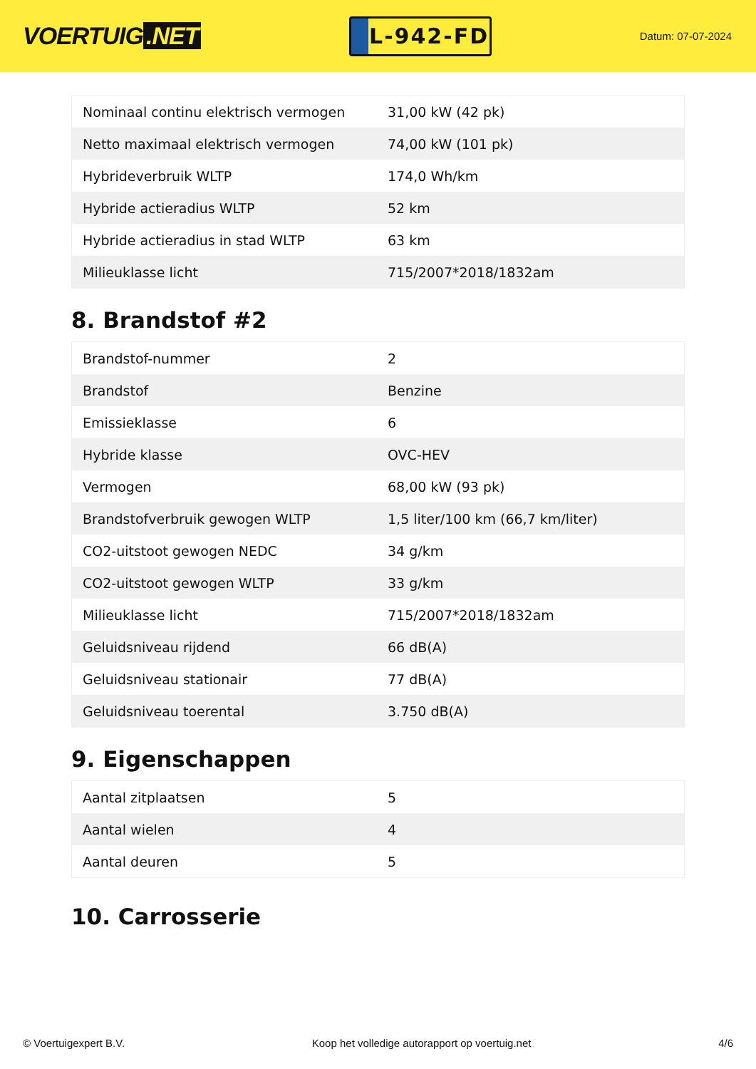VOERTUIG.NET
L-942-FD
Datum: 07-07-2024
| Nominaal continu elektrisch vermogen | 31,00 kW (42 pk) |
| Netto maximaal elektrisch vermogen | 74,00 kW (101 pk) |
| Hybrideverbruik WLTP | 174,0 Wh/km |
| Hybride actieradius WLTP | 52 km |
| Hybride actieradius in stad WLTP | 63 km |
| Milieuklasse licht | 715/2007*2018/1832am |
8. Brandstof #2
| Brandstof-nummer | 2 |
| Brandstof | Benzine |
| Emissieklasse | 6 |
| Hybride klasse | OVC-HEV |
| Vermogen | 68,00 kW (93 pk) |
| Brandstofverbruik gewogen WLTP | 1,5 liter/100 km (66,7 km/liter) |
| CO2-uitstoot gewogen NEDC | 34 g/km |
| CO2-uitstoot gewogen WLTP | 33 g/km |
| Milieuklasse licht | 715/2007*2018/1832am |
| Geluidsniveau rijdend | 66 dB(A) |
| Geluidsniveau stationair | 77 dB(A) |
| Geluidsniveau toerental | 3.750 dB(A) |
9. Eigenschappen
| Aantal zitplaatsen | 5 |
| Aantal wielen | 4 |
| Aantal deuren | 5 |
10. Carrosserie
© Voertuigexpert B.V. Koop het volledige autorapport op voertuig.net 4/6